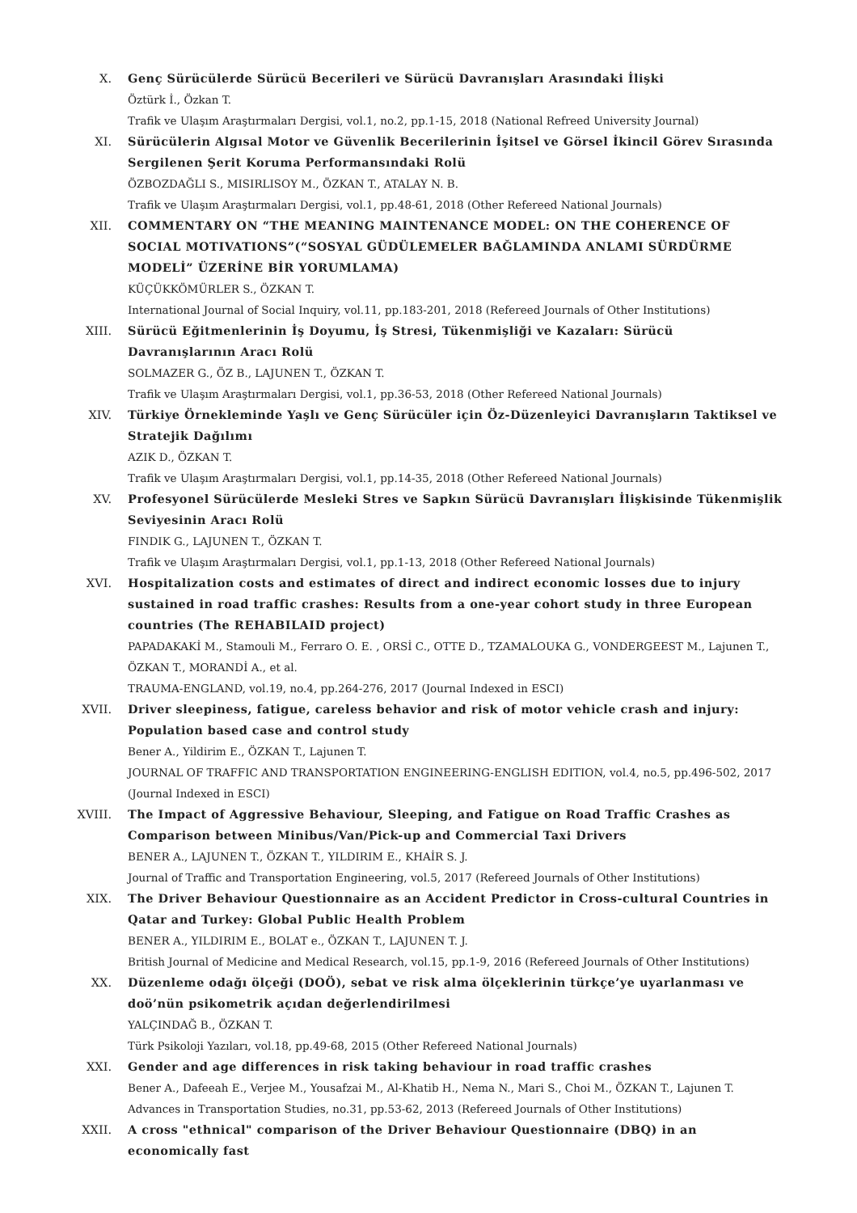X. Genç Sürücülerde Sürücü Becerileri ve Sürücü Davranışları Arasındaki İlişki
Öztürk İ., Özkan T.
Trafik ve Ulaşım Araştırmaları Dergisi, vol.1, no.2, pp.1-15, 2018 (National Refreed University Journal)
XI. Sürücülerin Algısal Motor ve Güvenlik Becerilerinin İşitsel ve Görsel İkincil Görev Sırasında Sergilenen Şerit Koruma Performansındaki Rolü
ÖZBOZDAĞLI S., MISIRLISOY M., ÖZKAN T., ATALAY N. B.
Trafik ve Ulaşım Araştırmaları Dergisi, vol.1, pp.48-61, 2018 (Other Refereed National Journals)
XII. COMMENTARY ON “THE MEANING MAINTENANCE MODEL: ON THE COHERENCE OF SOCIAL MOTIVATIONS”(“SOSYAL GÜDÜLEMELER BAĞLAMINDA ANLAMI SÜRDÜRME MODELİ” ÜZERİNE BİR YORUMLAMA)
KÜÇÜKKÖMÜRLER S., ÖZKAN T.
International Journal of Social Inquiry, vol.11, pp.183-201, 2018 (Refereed Journals of Other Institutions)
XIII. Sürücü Eğitmenlerinin İş Doyumu, İş Stresi, Tükenmişliği ve Kazaları: Sürücü Davranışlarının Aracı Rolü
SOLMAZER G., ÖZ B., LAJUNEN T., ÖZKAN T.
Trafik ve Ulaşım Araştırmaları Dergisi, vol.1, pp.36-53, 2018 (Other Refereed National Journals)
XIV. Türkiye Örnekleminde Yaşlı ve Genç Sürücüler için Öz-Düzenleyici Davranışların Taktiksel ve Stratejik Dağılımı
AZIK D., ÖZKAN T.
Trafik ve Ulaşım Araştırmaları Dergisi, vol.1, pp.14-35, 2018 (Other Refereed National Journals)
XV. Profesyonel Sürücülerde Mesleki Stres ve Sapkın Sürücü Davranışları İlişkisinde Tükenmişlik Seviyesinin Aracı Rolü
FINDIK G., LAJUNEN T., ÖZKAN T.
Trafik ve Ulaşım Araştırmaları Dergisi, vol.1, pp.1-13, 2018 (Other Refereed National Journals)
XVI. Hospitalization costs and estimates of direct and indirect economic losses due to injury sustained in road traffic crashes: Results from a one-year cohort study in three European countries (The REHABILAID project)
PAPADAKAKİ M., Stamouli M., Ferraro O. E. , ORSİ C., OTTE D., TZAMALOUKA G., VONDERGEEST M., Lajunen T., ÖZKAN T., MORANDİ A., et al.
TRAUMA-ENGLAND, vol.19, no.4, pp.264-276, 2017 (Journal Indexed in ESCI)
XVII. Driver sleepiness, fatigue, careless behavior and risk of motor vehicle crash and injury: Population based case and control study
Bener A., Yildirim E., ÖZKAN T., Lajunen T.
JOURNAL OF TRAFFIC AND TRANSPORTATION ENGINEERING-ENGLISH EDITION, vol.4, no.5, pp.496-502, 2017 (Journal Indexed in ESCI)
XVIII. The Impact of Aggressive Behaviour, Sleeping, and Fatigue on Road Traffic Crashes as Comparison between Minibus/Van/Pick-up and Commercial Taxi Drivers
BENER A., LAJUNEN T., ÖZKAN T., YILDIRIM E., KHAİR S. J.
Journal of Traffic and Transportation Engineering, vol.5, 2017 (Refereed Journals of Other Institutions)
XIX. The Driver Behaviour Questionnaire as an Accident Predictor in Cross-cultural Countries in Qatar and Turkey: Global Public Health Problem
BENER A., YILDIRIM E., BOLAT e., ÖZKAN T., LAJUNEN T. J.
British Journal of Medicine and Medical Research, vol.15, pp.1-9, 2016 (Refereed Journals of Other Institutions)
XX. Düzenleme odağı ölçeği (DOÖ), sebat ve risk alma ölçeklerinin türkçe’ye uyarlanması ve doö’nün psikometrik açıdan değerlendirilmesi
YALÇINDAĞ B., ÖZKAN T.
Türk Psikoloji Yazıları, vol.18, pp.49-68, 2015 (Other Refereed National Journals)
XXI. Gender and age differences in risk taking behaviour in road traffic crashes
Bener A., Dafeeah E., Verjee M., Yousafzai M., Al-Khatib H., Nema N., Mari S., Choi M., ÖZKAN T., Lajunen T.
Advances in Transportation Studies, no.31, pp.53-62, 2013 (Refereed Journals of Other Institutions)
XXII. A cross "ethnical" comparison of the Driver Behaviour Questionnaire (DBQ) in an economically fast